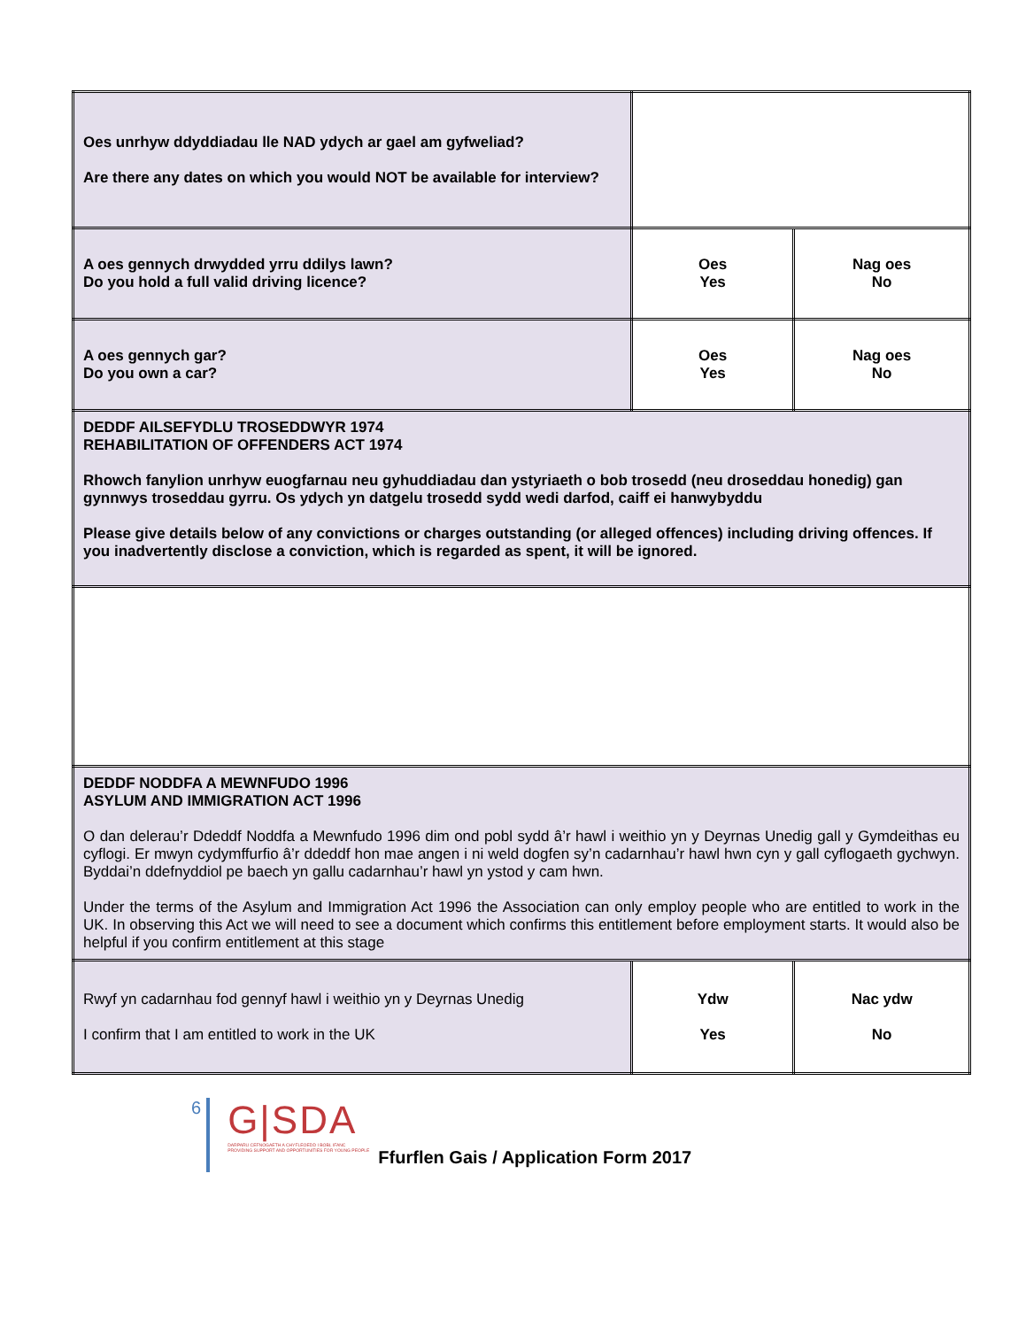| Oes unrhyw ddyddiadau lle NAD ydych ar gael am gyfweliad? Are there any dates on which you would NOT be available for interview? | | |
| A oes gennych drwydded yrru ddilys lawn? Do you hold a full valid driving licence? | Oes Yes | Nag oes No |
| A oes gennych gar? Do you own a car? | Oes Yes | Nag oes No |
| DEDDF AILSEFYDLU TROSEDDWYR 1974 REHABILITATION OF OFFENDERS ACT 1974 Rhowch fanylion unrhyw euogfarnau neu gyhuddiadau dan ystyriaeth o bob trosedd (neu droseddau honedig) gan gynnwys troseddau gyrru. Os ydych yn datgelu trosedd sydd wedi darfod, caiff ei hanwybyddu Please give details below of any convictions or charges outstanding (or alleged offences) including driving offences. If you inadvertently disclose a conviction, which is regarded as spent, it will be ignored. | | |
| DEDDF NODDFA A MEWNFUDO 1996 ASYLUM AND IMMIGRATION ACT 1996 O dan delerau’r Ddeddf Noddfa a Mewnfudo 1996 dim ond pobl sydd â’r hawl i weithio yn y Deyrnas Unedig gall y Gymdeithas eu cyflogi. Er mwyn cydymffurfio â’r ddeddf hon mae angen i ni weld dogfen sy’n cadarnhau’r hawl hwn cyn y gall cyflogaeth gychwyn. Byddai’n ddefnyddiol pe baech yn gallu cadarnhau’r hawl yn ystod y cam hwn. Under the terms of the Asylum and Immigration Act 1996 the Association can only employ people who are entitled to work in the UK. In observing this Act we will need to see a document which confirms this entitlement before employment starts. It would also be helpful if you confirm entitlement at this stage | | |
| Rwyf yn cadarnhau fod gennyf hawl i weithio yn y Deyrnas Unedig I confirm that I am entitled to work in the UK | Ydw Yes | Nac ydw No |
6
G|SDA
DARPARU CEFNOGAETH A CHYFLEOEDD I BOBL IFANC
PROVIDING SUPPORT AND OPPORTUNITIES FOR YOUNG PEOPLE
Ffurflen Gais / Application Form 2017